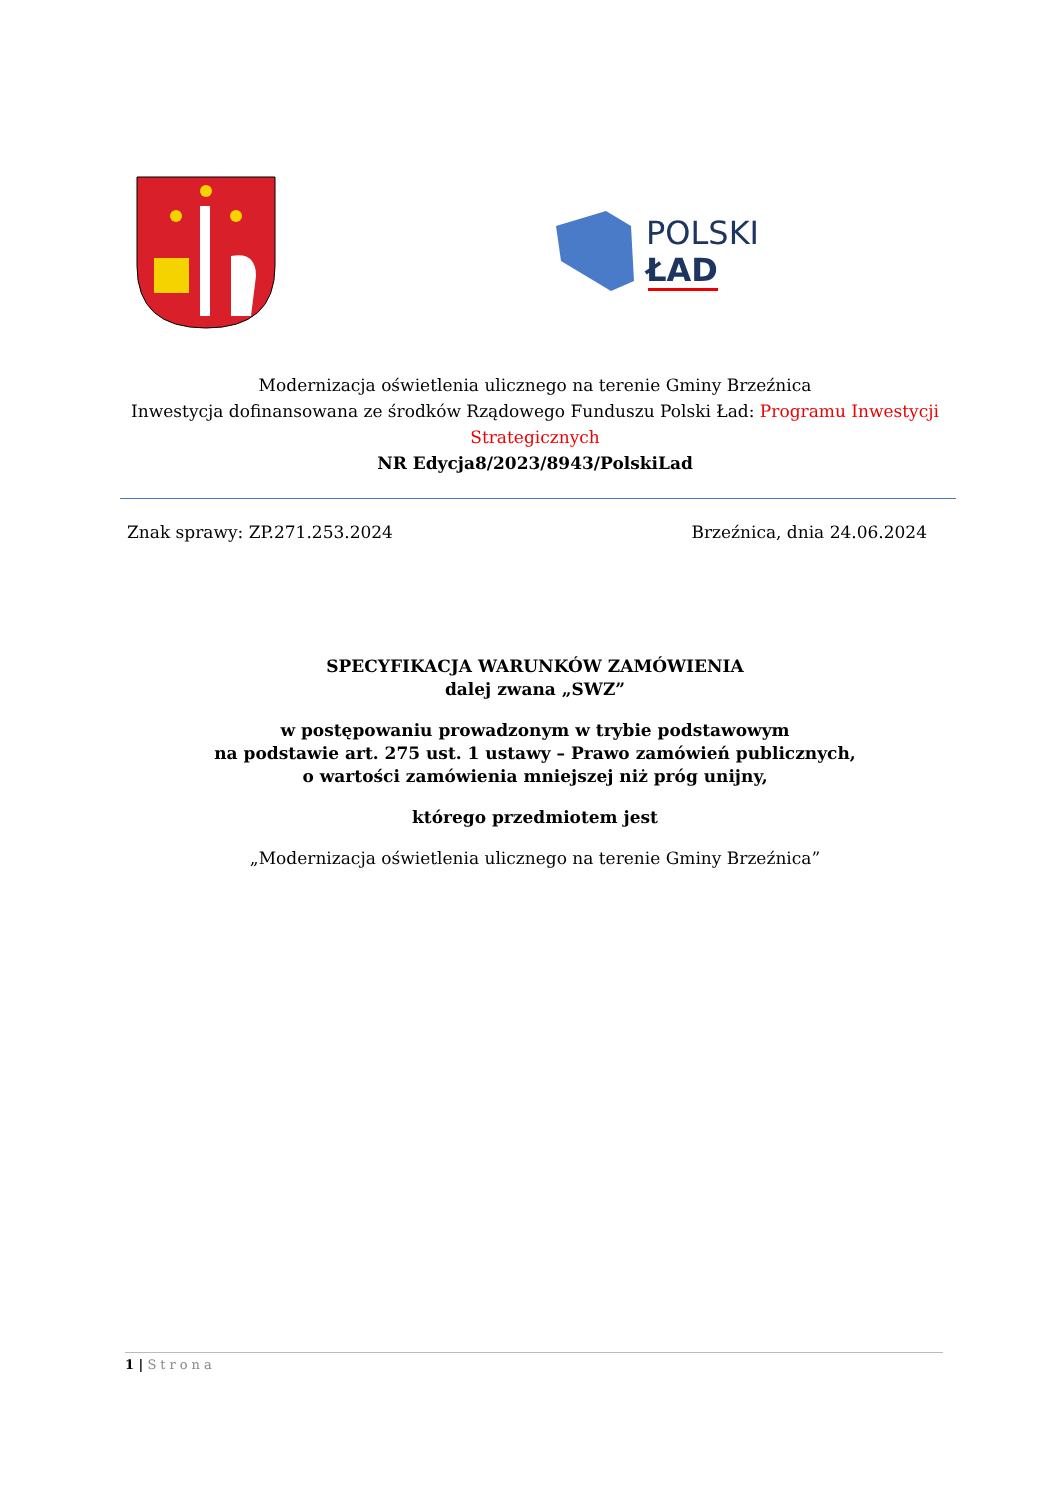POLSKI
ŁAD
Modernizacja oświetlenia ulicznego na terenie Gminy Brzeźnica
Inwestycja dofinansowana ze środków Rządowego Funduszu Polski Ład: Programu Inwestycji Strategicznych
NR Edycja8/2023/8943/PolskiLad
Znak sprawy: ZP.271.253.2024 Brzeźnica, dnia 24.06.2024
SPECYFIKACJA WARUNKÓW ZAMÓWIENIA
dalej zwana „SWZ”
w postępowaniu prowadzonym w trybie podstawowym
na podstawie art. 275 ust. 1 ustawy – Prawo zamówień publicznych,
o wartości zamówienia mniejszej niż próg unijny,
którego przedmiotem jest
„Modernizacja oświetlenia ulicznego na terenie Gminy Brzeźnica”
1 | Strona